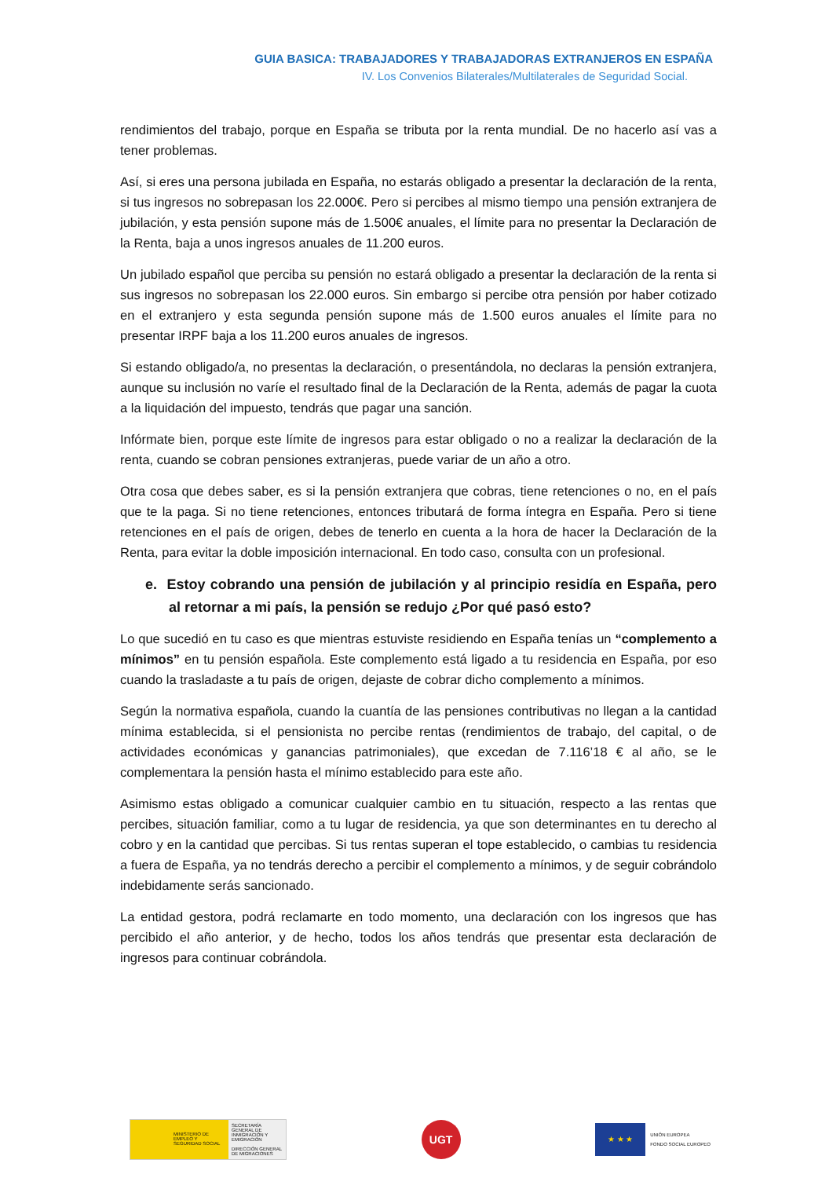GUIA BASICA: TRABAJADORES Y TRABAJADORAS EXTRANJEROS EN ESPAÑA
IV. Los Convenios Bilaterales/Multilaterales de Seguridad Social.
rendimientos del trabajo, porque en España se tributa por la renta mundial. De no hacerlo así vas a tener problemas.
Así, si eres una persona jubilada en España, no estarás obligado a presentar la declaración de la renta, si tus ingresos no sobrepasan los 22.000€. Pero si percibes al mismo tiempo una pensión extranjera de jubilación, y esta pensión supone más de 1.500€ anuales, el límite para no presentar la Declaración de la Renta, baja a unos ingresos anuales de 11.200 euros.
Un jubilado español que perciba su pensión no estará obligado a presentar la declaración de la renta si sus ingresos no sobrepasan los 22.000 euros. Sin embargo si percibe otra pensión por haber cotizado en el extranjero y esta segunda pensión supone más de 1.500 euros anuales el límite para no presentar IRPF baja a los 11.200 euros anuales de ingresos.
Si estando obligado/a, no presentas la declaración, o presentándola, no declaras la pensión extranjera, aunque su inclusión no varíe el resultado final de la Declaración de la Renta, además de pagar la cuota a la liquidación del impuesto, tendrás que pagar una sanción.
Infórmate bien, porque este límite de ingresos para estar obligado o no a realizar la declaración de la renta, cuando se cobran pensiones extranjeras, puede variar de un año a otro.
Otra cosa que debes saber, es si la pensión extranjera que cobras, tiene retenciones o no, en el país que te la paga. Si no tiene retenciones, entonces tributará de forma íntegra en España. Pero si tiene retenciones en el país de origen, debes de tenerlo en cuenta a la hora de hacer la Declaración de la Renta, para evitar la doble imposición internacional. En todo caso, consulta con un profesional.
e. Estoy cobrando una pensión de jubilación y al principio residía en España, pero al retornar a mi país, la pensión se redujo ¿Por qué pasó esto?
Lo que sucedió en tu caso es que mientras estuviste residiendo en España tenías un “complemento a mínimos” en tu pensión española. Este complemento está ligado a tu residencia en España, por eso cuando la trasladaste a tu país de origen, dejaste de cobrar dicho complemento a mínimos.
Según la normativa española, cuando la cuantía de las pensiones contributivas no llegan a la cantidad mínima establecida, si el pensionista no percibe rentas (rendimientos de trabajo, del capital, o de actividades económicas y ganancias patrimoniales), que excedan de 7.116’18 € al año, se le complementara la pensión hasta el mínimo establecido para este año.
Asimismo estas obligado a comunicar cualquier cambio en tu situación, respecto a las rentas que percibes, situación familiar, como a tu lugar de residencia, ya que son determinantes en tu derecho al cobro y en la cantidad que percibas. Si tus rentas superan el tope establecido, o cambias tu residencia a fuera de España, ya no tendrás derecho a percibir el complemento a mínimos, y de seguir cobrándolo indebidamente serás sancionado.
La entidad gestora, podrá reclamarte en todo momento, una declaración con los ingresos que has percibido el año anterior, y de hecho, todos los años tendrás que presentar esta declaración de ingresos para continuar cobrándola.
MINISTERIO DE EMPLEO Y SEGURIDAD SOCIAL
SECRETARÍA GENERAL DE INMIGRACIÓN Y EMIGRACIÓN
DIRECCIÓN GENERAL DE MIGRACIONES
UGT
★ ★ ★
UNIÓN EUROPEA
FONDO SOCIAL EUROPEO